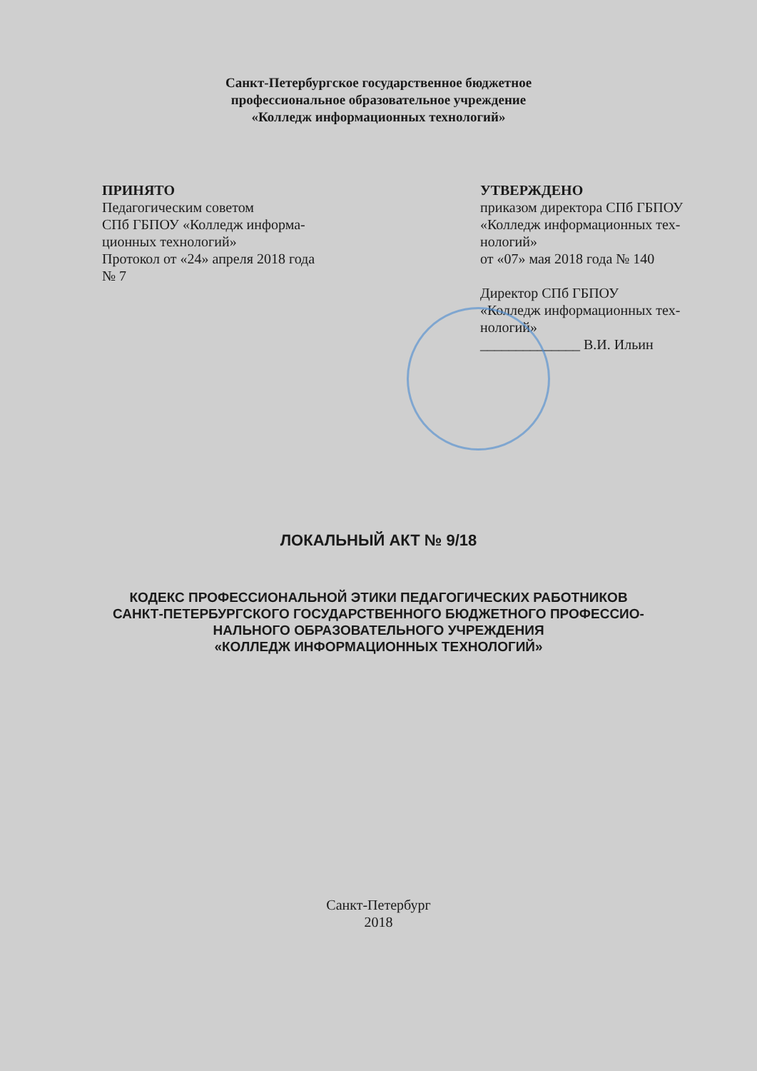Санкт-Петербургское государственное бюджетное
профессиональное образовательное учреждение
«Колледж информационных технологий»
ПРИНЯТО
Педагогическим советом
СПб ГБПОУ «Колледж информа-
ционных технологий»
Протокол от «24» апреля 2018 года
№ 7
УТВЕРЖДЕНО
приказом директора СПб ГБПОУ
«Колледж информационных тех-
нологий»
от «07» мая 2018 года № 140
Директор СПб ГБПОУ
«Колледж информационных тех-
нологий»
______________ В.И. Ильин
ЛОКАЛЬНЫЙ АКТ № 9/18
КОДЕКС ПРОФЕССИОНАЛЬНОЙ ЭТИКИ ПЕДАГОГИЧЕСКИХ РАБОТНИКОВ
САНКТ-ПЕТЕРБУРГСКОГО ГОСУДАРСТВЕННОГО БЮДЖЕТНОГО ПРОФЕССИО-
НАЛЬНОГО ОБРАЗОВАТЕЛЬНОГО УЧРЕЖДЕНИЯ
«КОЛЛЕДЖ ИНФОРМАЦИОННЫХ ТЕХНОЛОГИЙ»
Санкт-Петербург
2018